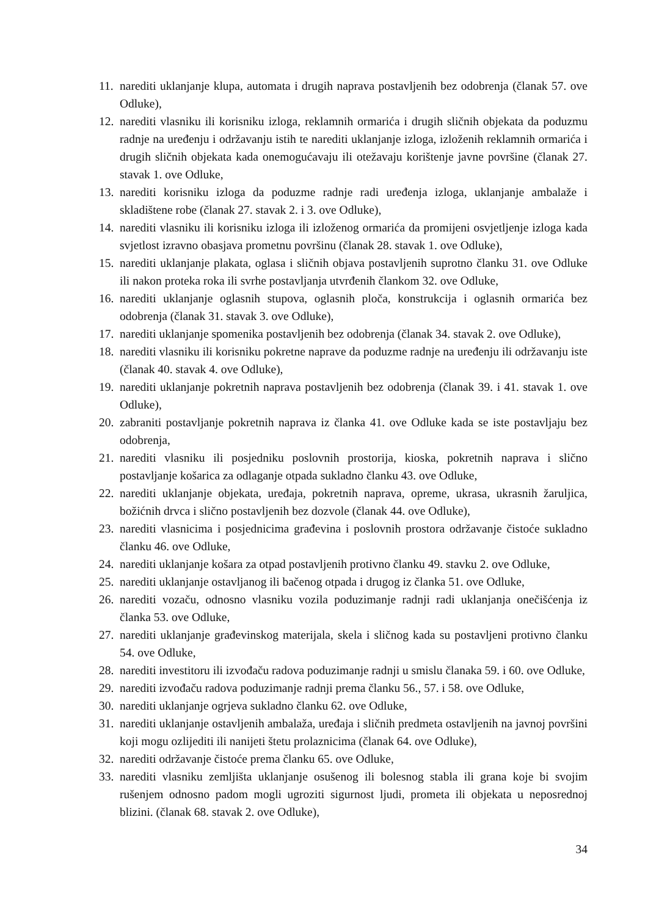11. narediti uklanjanje klupa, automata i drugih naprava postavljenih bez odobrenja (članak 57. ove Odluke),
12. narediti vlasniku ili korisniku izloga, reklamnih ormarića i drugih sličnih objekata da poduzmu radnje na uređenju i održavanju istih te narediti uklanjanje izloga, izloženih reklamnih ormarića i drugih sličnih objekata kada onemogućavaju ili otežavaju korištenje javne površine (članak 27. stavak 1. ove Odluke,
13. narediti korisniku izloga da poduzme radnje radi uređenja izloga, uklanjanje ambalaže i skladištene robe (članak 27. stavak 2. i 3. ove Odluke),
14. narediti vlasniku ili korisniku izloga ili izloženog ormarića da promijeni osvjetljenje izloga kada svjetlost izravno obasjava prometnu površinu (članak 28. stavak 1. ove Odluke),
15. narediti uklanjanje plakata, oglasa i sličnih objava postavljenih suprotno članku 31. ove Odluke ili nakon proteka roka ili svrhe postavljanja utvrđenih člankom 32. ove Odluke,
16. narediti uklanjanje oglasnih stupova, oglasnih ploča, konstrukcija i oglasnih ormarića bez odobrenja (članak 31. stavak 3. ove Odluke),
17. narediti uklanjanje spomenika postavljenih bez odobrenja (članak 34. stavak 2. ove Odluke),
18. narediti vlasniku ili korisniku pokretne naprave da poduzme radnje na uređenju ili održavanju iste (članak 40. stavak 4. ove Odluke),
19. narediti uklanjanje pokretnih naprava postavljenih bez odobrenja (članak 39. i 41. stavak 1. ove Odluke),
20. zabraniti postavljanje pokretnih naprava iz članka 41. ove Odluke kada se iste postavljaju bez odobrenja,
21. narediti vlasniku ili posjedniku poslovnih prostorija, kioska, pokretnih naprava i slično postavljanje košarica za odlaganje otpada sukladno članku 43. ove Odluke,
22. narediti uklanjanje objekata, uređaja, pokretnih naprava, opreme, ukrasa, ukrasnih žaruljica, božićnih drvca i slično postavljenih bez dozvole (članak 44. ove Odluke),
23. narediti vlasnicima i posjednicima građevina i poslovnih prostora održavanje čistoće sukladno članku 46. ove Odluke,
24. narediti uklanjanje košara za otpad postavljenih protivno članku 49. stavku 2. ove Odluke,
25. narediti uklanjanje ostavljanog ili bačenog otpada i drugog iz članka 51. ove Odluke,
26. narediti vozaču, odnosno vlasniku vozila poduzimanje radnji radi uklanjanja onečišćenja iz članka 53. ove Odluke,
27. narediti uklanjanje građevinskog materijala, skela i sličnog kada su postavljeni protivno članku 54. ove Odluke,
28. narediti investitoru ili izvođaču radova poduzimanje radnji u smislu članaka 59. i 60. ove Odluke,
29. narediti izvođaču radova poduzimanje radnji prema članku 56., 57. i 58. ove Odluke,
30. narediti uklanjanje ogrjeva sukladno članku 62. ove Odluke,
31. narediti uklanjanje ostavljenih ambalaža, uređaja i sličnih predmeta ostavljenih na javnoj površini koji mogu ozlijediti ili nanijeti štetu prolaznicima (članak 64. ove Odluke),
32. narediti održavanje čistoće prema članku 65. ove Odluke,
33. narediti vlasniku zemljišta uklanjanje osušenog ili bolesnog stabla ili grana koje bi svojim rušenjem odnosno padom mogli ugroziti sigurnost ljudi, prometa ili objekata u neposrednoj blizini. (članak 68. stavak 2. ove Odluke),
34